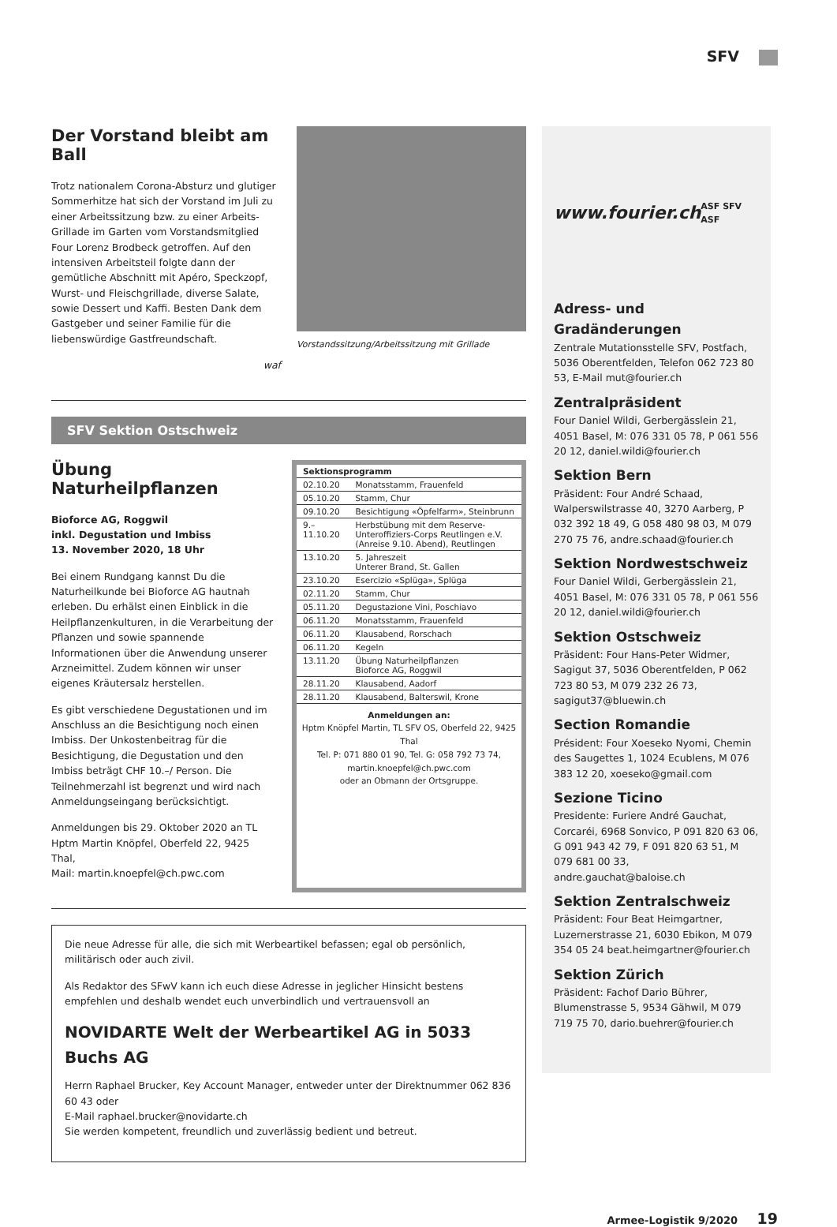SFV
Der Vorstand bleibt am Ball
Trotz nationalem Corona-Absturz und glutiger Sommerhitze hat sich der Vorstand im Juli zu einer Arbeitssitzung bzw. zu einer Arbeits-Grillade im Garten vom Vorstandsmitglied Four Lorenz Brodbeck getroffen. Auf den intensiven Arbeitsteil folgte dann der gemütliche Abschnitt mit Apéro, Speckzopf, Wurst- und Fleischgrillade, diverse Salate, sowie Dessert und Kaffi. Besten Dank dem Gastgeber und seiner Familie für die liebenswürdige Gastfreundschaft.
waf
Vorstandssitzung/Arbeitssitzung mit Grillade
SFV Sektion Ostschweiz
Übung Naturheilpflanzen
Bioforce AG, Roggwil
inkl. Degustation und Imbiss
13. November 2020, 18 Uhr
Bei einem Rundgang kannst Du die Naturheilkunde bei Bioforce AG hautnah erleben. Du erhälst einen Einblick in die Heilpflanzenkulturen, in die Verarbeitung der Pflanzen und sowie spannende Informationen über die Anwendung unserer Arzneimittel. Zudem können wir unser eigenes Kräutersalz herstellen.
Es gibt verschiedene Degustationen und im Anschluss an die Besichtigung noch einen Imbiss. Der Unkostenbeitrag für die Besichtigung, die Degustation und den Imbiss beträgt CHF 10.–/ Person. Die Teilnehmerzahl ist begrenzt und wird nach Anmeldungseingang berücksichtigt.
Anmeldungen bis 29. Oktober 2020 an TL Hptm Martin Knöpfel, Oberfeld 22, 9425 Thal,
Mail: martin.knoepfel@ch.pwc.com
| Sektionsprogramm | |
| --- | --- |
| 02.10.20 | Monatsstamm, Frauenfeld |
| 05.10.20 | Stamm, Chur |
| 09.10.20 | Besichtigung «Öpfelfarm», Steinbrunn |
| 9.–11.10.20 | Herbstübung mit dem Reserve-Unteroffiziers-Corps Reutlingen e.V. (Anreise 9.10. Abend), Reutlingen |
| 13.10.20 | 5. Jahreszeit Unterer Brand, St. Gallen |
| 23.10.20 | Esercizio «Splüga», Splüga |
| 02.11.20 | Stamm, Chur |
| 05.11.20 | Degustazione Vini, Poschiavo |
| 06.11.20 | Monatsstamm, Frauenfeld |
| 06.11.20 | Klausabend, Rorschach |
| 06.11.20 | Kegeln |
| 13.11.20 | Übung Naturheilpflanzen Bioforce AG, Roggwil |
| 28.11.20 | Klausabend, Aadorf |
| 28.11.20 | Klausabend, Balterswil, Krone |
Anmeldungen an:
Hptm Knöpfel Martin, TL SFV OS, Oberfeld 22, 9425 Thal
Tel. P: 071 880 01 90, Tel. G: 058 792 73 74, martin.knoepfel@ch.pwc.com
oder an Obmann der Ortsgruppe.
Die neue Adresse für alle, die sich mit Werbeartikel befassen; egal ob persönlich, militärisch oder auch zivil.
Als Redaktor des SFwV kann ich euch diese Adresse in jeglicher Hinsicht bestens empfehlen und deshalb wendet euch unverbindlich und vertrauensvoll an
NOVIDARTE Welt der Werbeartikel AG in 5033 Buchs AG
Herrn Raphael Brucker, Key Account Manager, entweder unter der Direktnummer 062 836 60 43 oder
E-Mail raphael.brucker@novidarte.ch
Sie werden kompetent, freundlich und zuverlässig bedient und betreut.
www.fourier.ch ASF SFV ASF
Adress- und Gradänderungen
Zentrale Mutationsstelle SFV, Postfach, 5036 Oberentfelden, Telefon 062 723 80 53, E-Mail mut@fourier.ch
Zentralpräsident
Four Daniel Wildi, Gerbergässlein 21, 4051 Basel, M: 076 331 05 78, P 061 556 20 12, daniel.wildi@fourier.ch
Sektion Bern
Präsident: Four André Schaad, Walperswilstrasse 40, 3270 Aarberg, P 032 392 18 49, G 058 480 98 03, M 079 270 75 76, andre.schaad@fourier.ch
Sektion Nordwestschweiz
Four Daniel Wildi, Gerbergässlein 21, 4051 Basel, M: 076 331 05 78, P 061 556 20 12, daniel.wildi@fourier.ch
Sektion Ostschweiz
Präsident: Four Hans-Peter Widmer, Sagigut 37, 5036 Oberentfelden, P 062 723 80 53, M 079 232 26 73, sagigut37@bluewin.ch
Section Romandie
Président: Four Xoeseko Nyomi, Chemin des Saugettes 1, 1024 Ecublens, M 076 383 12 20, xoeseko@gmail.com
Sezione Ticino
Presidente: Furiere André Gauchat, Corcaréi, 6968 Sonvico, P 091 820 63 06, G 091 943 42 79, F 091 820 63 51, M 079 681 00 33, andre.gauchat@baloise.ch
Sektion Zentralschweiz
Präsident: Four Beat Heimgartner, Luzernerstrasse 21, 6030 Ebikon, M 079 354 05 24 beat.heimgartner@fourier.ch
Sektion Zürich
Präsident: Fachof Dario Bührer, Blumenstrasse 5, 9534 Gähwil, M 079 719 75 70, dario.buehrer@fourier.ch
Armee-Logistik 9/2020 19